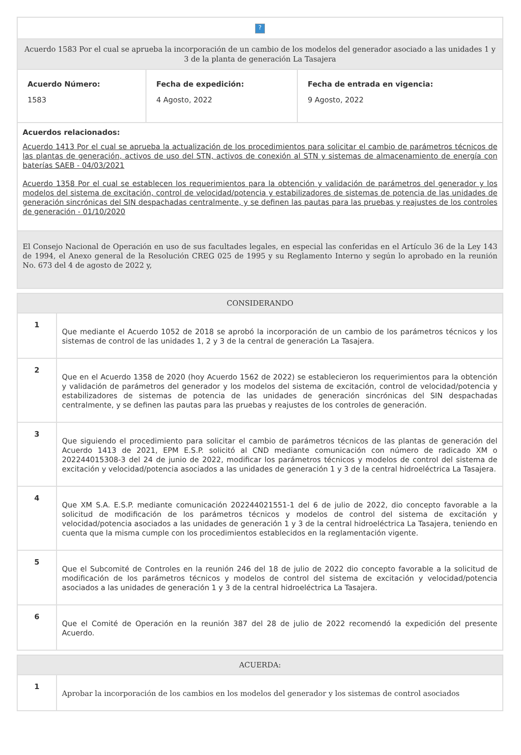| ? | | |
| Acuerdo 1583 Por el cual se aprueba la incorporación de un cambio de los modelos del generador asociado a las unidades 1 y 3 de la planta de generación La Tasajera | | |
| Acuerdo Número: 1583 | Fecha de expedición: 4 Agosto, 2022 | Fecha de entrada en vigencia: 9 Agosto, 2022 |
| Acuerdos relacionados: Acuerdo 1413 Por el cual se aprueba la actualización de los procedimientos para solicitar el cambio de parámetros técnicos de las plantas de generación, activos de uso del STN, activos de conexión al STN y sistemas de almacenamiento de energía con baterías SAEB - 04/03/2021 Acuerdo 1358 Por el cual se establecen los requerimientos para la obtención y validación de parámetros del generador y los modelos del sistema de excitación, control de velocidad/potencia y estabilizadores de sistemas de potencia de las unidades de generación sincrónicas del SIN despachadas centralmente, y se definen las pautas para las pruebas y reajustes de los controles de generación - 01/10/2020 | | |
| El Consejo Nacional de Operación en uso de sus facultades legales, en especial las conferidas en el Artículo 36 de la Ley 143 de 1994, el Anexo general de la Resolución CREG 025 de 1995 y su Reglamento Interno y según lo aprobado en la reunión No. 673 del 4 de agosto de 2022 y, | | |
| CONSIDERANDO | |
| --- | --- |
| 1 | Que mediante el Acuerdo 1052 de 2018 se aprobó la incorporación de un cambio de los parámetros técnicos y los sistemas de control de las unidades 1, 2 y 3 de la central de generación La Tasajera. |
| 2 | Que en el Acuerdo 1358 de 2020 (hoy Acuerdo 1562 de 2022) se establecieron los requerimientos para la obtención y validación de parámetros del generador y los modelos del sistema de excitación, control de velocidad/potencia y estabilizadores de sistemas de potencia de las unidades de generación sincrónicas del SIN despachadas centralmente, y se definen las pautas para las pruebas y reajustes de los controles de generación. |
| 3 | Que siguiendo el procedimiento para solicitar el cambio de parámetros técnicos de las plantas de generación del Acuerdo 1413 de 2021, EPM E.S.P. solicitó al CND mediante comunicación con número de radicado XM o 202244015308-3 del 24 de junio de 2022, modificar los parámetros técnicos y modelos de control del sistema de excitación y velocidad/potencia asociados a las unidades de generación 1 y 3 de la central hidroeléctrica La Tasajera. |
| 4 | Que XM S.A. E.S.P. mediante comunicación 202244021551-1 del 6 de julio de 2022, dio concepto favorable a la solicitud de modificación de los parámetros técnicos y modelos de control del sistema de excitación y velocidad/potencia asociados a las unidades de generación 1 y 3 de la central hidroeléctrica La Tasajera, teniendo en cuenta que la misma cumple con los procedimientos establecidos en la reglamentación vigente. |
| 5 | Que el Subcomité de Controles en la reunión 246 del 18 de julio de 2022 dio concepto favorable a la solicitud de modificación de los parámetros técnicos y modelos de control del sistema de excitación y velocidad/potencia asociados a las unidades de generación 1 y 3 de la central hidroeléctrica La Tasajera. |
| 6 | Que el Comité de Operación en la reunión 387 del 28 de julio de 2022 recomendó la expedición del presente Acuerdo. |
| ACUERDA: | |
| --- | --- |
| 1 | Aprobar la incorporación de los cambios en los modelos del generador y los sistemas de control asociados |